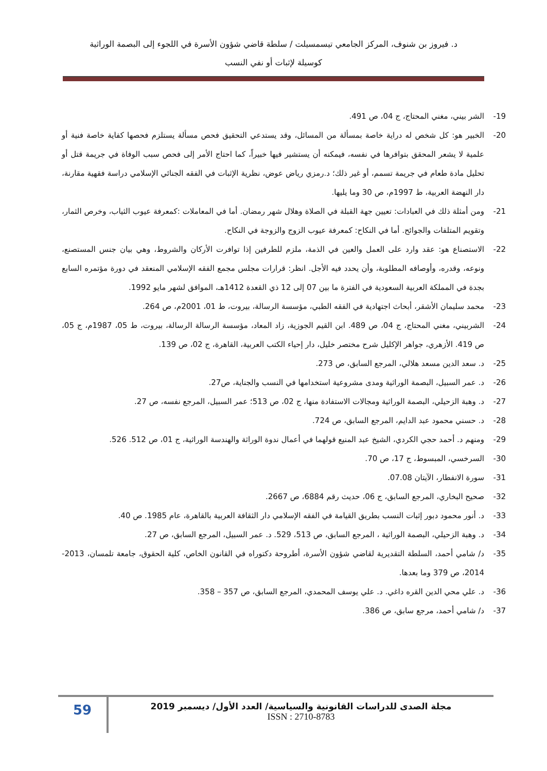د. فيروز بن شنوف، المركز الجامعي تيسمسيلت / سلطة قاضي شؤون الأسرة في اللجوء إلى البصمة الوراثية
كوسيلة لإثبات أو نفي النسب
19- الشر بيني، مغني المحتاج، ج 04، ص 491.
20- الخبير هو: كل شخص له دراية خاصة بمسألة من المسائل، وقد يستدعي التحقيق فحص مسألة يستلزم فحصها كفاية خاصة فنية أو علمية لا يشعر المحقق بتوافرها في نفسه، فيمكنه أن يستشير فيها خبيراً، كما احتاج الأمر إلى فحص سبب الوفاة في جريمة قتل أو تحليل مادة طعام في جريمة تسمم، أو غير ذلك؛ د.رمزي رياض عوض، نظرية الإثبات في الفقه الجنائي الإسلامي دراسة فقهية مقارنة، دار النهضة العربية، ط 1997م، ص 30 وما يليها.
21- ومن أمثلة ذلك في العبادات: تعيين جهة القبلة في الصلاة وهلال شهر رمضان. أما في المعاملات :كمعرفة عيوب الثياب، وخرص الثمار، وتقويم المتلفات والجوائح. أما في النكاح: كمعرفة عيوب الزوج والزوجة في النكاح.
22- الاستصناع هو: عقد وارد على العمل والعين في الذمة، ملزم للطرفين إذا توافرت الأركان والشروط، وهي بيان جنس المستصنع، ونوعه، وقدره، وأوصافه المطلوبة، وأن يحدد فيه الأجل. انظر: قرارات مجلس مجمع الفقه الإسلامي المنعقد في دورة مؤتمره السابع بجدة في المملكة العربية السعودية في الفترة ما بين 07 إلى 12 ذي القعدة 1412هـ، الموافق لشهر مايو 1992.
23- محمد سليمان الأشقر، أبحاث اجتهادية في الفقه الطبي، مؤسسة الرسالة، بيروت، ط 01، 2001م، ص 264.
24- الشربيني، مغني المحتاج، ج 04، ص 489. ابن القيم الجوزية، زاد المعاد، مؤسسة الرسالة الرسالة، بيروت، ط 05، 1987م، ج 05، ص 419. الأزهري، جواهر الإكليل شرح مختصر خليل، دار إحياء الكتب العربية، القاهرة، ج 02، ص 139.
25- د. سعد الدين مسعد هلالي، المرجع السابق، ص 273.
26- د. عمر السبيل، البصمة الوراثية ومدى مشروعية استخدامها في النسب والجناية، ص27.
27- د. وهبة الزحيلي، البصمة الوراثية ومجالات الاستفادة منها، ج 02، ص 513؛ عمر السبيل، المرجع نفسه، ص 27.
28- د. حسني محمود عبد الدايم، المرجع السابق، ص 724.
29- ومنهم د. أحمد حجي الكردي، الشيخ عبد المنيع قولهما في أعمال ندوة الوراثة والهندسة الوراثية، ج 01، ص 512. 526.
30- السرخسي، المبسوط، ج 17، ص 70.
31- سورة الانفطار، الآيتان 07.08.
32- صحيح البخاري، المرجع السابق، ج 06، حديث رقم 6884، ص 2667.
33- د. أنور محمود دبور إثبات النسب بطريق القيامة في الفقه الإسلامي دار الثقافة العربية بالقاهرة، عام 1985. ص 40.
34- د. وهبة الزحيلي، البصمة الوراثية ، المرجع السابق، ص 513، 529. د. عمر السبيل، المرجع السابق، ص 27.
35- د/ شامي أحمد، السلطة التقديرية لقاضي شؤون الأسرة، أطروحة دكتوراه في القانون الخاص، كلية الحقوق، جامعة تلمسان، 2013-2014، ص 379 وما بعدها.
36- د. علي محي الدين القره داغي. د. علي يوسف المحمدي، المرجع السابق، ص 357 – 358.
37- د/ شامي أحمد، مرجع سابق، ص 386.
59
مجلة الصدى للدراسات القانونية والسياسية/ العدد الأول/ ديسمبر 2019
ISSN : 2710-8783